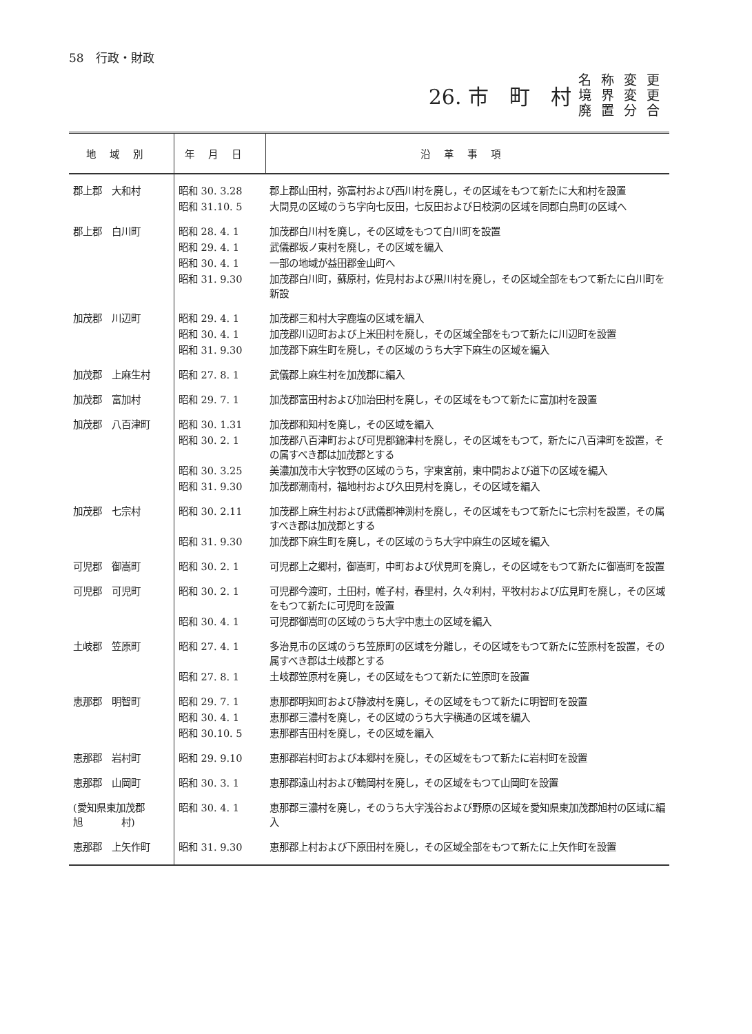58　行政・財政
26. 市　町　村
名称変更
境界変更
廃置分合
| 地域別 | 年月日 | 沿革事項 |
| --- | --- | --- |
| 郡上郡 大和村 | 昭和 30. 3.28 | 郡上郡山田村，弥富村および西川村を廃し，その区域をもつて新たに大和村を設置 |
| | 昭和 31.10. 5 | 大間見の区域のうち字向七反田，七反田および日枝洞の区域を同郡白鳥町の区域へ |
| 郡上郡 白川町 | 昭和 28. 4. 1 | 加茂郡白川村を廃し，その区域をもつて白川町を設置 |
| | 昭和 29. 4. 1 | 武儀郡坂ノ東村を廃し，その区域を編入 |
| | 昭和 30. 4. 1 | 一部の地域が益田郡金山町へ |
| | 昭和 31. 9.30 | 加茂郡白川町，蘇原村，佐見村および黒川村を廃し，その区域全部をもつて新たに白川町を新設 |
| 加茂郡 川辺町 | 昭和 29. 4. 1 | 加茂郡三和村大字鹿塩の区域を編入 |
| | 昭和 30. 4. 1 | 加茂郡川辺町および上米田村を廃し，その区域全部をもつて新たに川辺町を設置 |
| | 昭和 31. 9.30 | 加茂郡下麻生町を廃し，その区域のうち大字下麻生の区域を編入 |
| 加茂郡 上麻生村 | 昭和 27. 8. 1 | 武儀郡上麻生村を加茂郡に編入 |
| 加茂郡 富加村 | 昭和 29. 7. 1 | 加茂郡富田村および加治田村を廃し，その区域をもつて新たに富加村を設置 |
| 加茂郡 八百津町 | 昭和 30. 1.31 | 加茂郡和知村を廃し，その区域を編入 |
| | 昭和 30. 2. 1 | 加茂郡八百津町および可児郡錦津村を廃し，その区域をもつて，新たに八百津町を設置，その属すべき郡は加茂郡とする |
| | 昭和 30. 3.25 | 美濃加茂市大字牧野の区域のうち，字東宮前，東中間および道下の区域を編入 |
| | 昭和 31. 9.30 | 加茂郡潮南村，福地村および久田見村を廃し，その区域を編入 |
| 加茂郡 七宗村 | 昭和 30. 2.11 | 加茂郡上麻生村および武儀郡神渕村を廃し，その区域をもつて新たに七宗村を設置，その属すべき郡は加茂郡とする |
| | 昭和 31. 9.30 | 加茂郡下麻生町を廃し，その区域のうち大字中麻生の区域を編入 |
| 可児郡 御嵩町 | 昭和 30. 2. 1 | 可児郡上之郷村，御嵩町，中町および伏見町を廃し，その区域をもつて新たに御嵩町を設置 |
| 可児郡 可児町 | 昭和 30. 2. 1 | 可児郡今渡町，土田村，帷子村，春里村，久々利村，平牧村および広見町を廃し，その区域をもつて新たに可児町を設置 |
| | 昭和 30. 4. 1 | 可児郡御嵩町の区域のうち大字中恵土の区域を編入 |
| 土岐郡 笠原町 | 昭和 27. 4. 1 | 多治見市の区域のうち笠原町の区域を分離し，その区域をもつて新たに笠原村を設置，その属すべき郡は土岐郡とする |
| | 昭和 27. 8. 1 | 土岐郡笠原村を廃し，その区域をもつて新たに笠原町を設置 |
| 恵那郡 明智町 | 昭和 29. 7. 1 | 恵那郡明知町および静波村を廃し，その区域をもつて新たに明智町を設置 |
| | 昭和 30. 4. 1 | 恵那郡三濃村を廃し，その区域のうち大字横通の区域を編入 |
| | 昭和 30.10. 5 | 恵那郡吉田村を廃し，その区域を編入 |
| 恵那郡 岩村町 | 昭和 29. 9.10 | 恵那郡岩村町および本郷村を廃し，その区域をもつて新たに岩村町を設置 |
| 恵那郡 山岡町 | 昭和 30. 3. 1 | 恵那郡遠山村および鶴岡村を廃し，その区域をもつて山岡町を設置 |
| (愛知県東加茂郡 旭 村) | 昭和 30. 4. 1 | 恵那郡三濃村を廃し，そのうち大字浅谷および野原の区域を愛知県東加茂郡旭村の区域に編入 |
| 恵那郡 上矢作町 | 昭和 31. 9.30 | 恵那郡上村および下原田村を廃し，その区域全部をもつて新たに上矢作町を設置 |